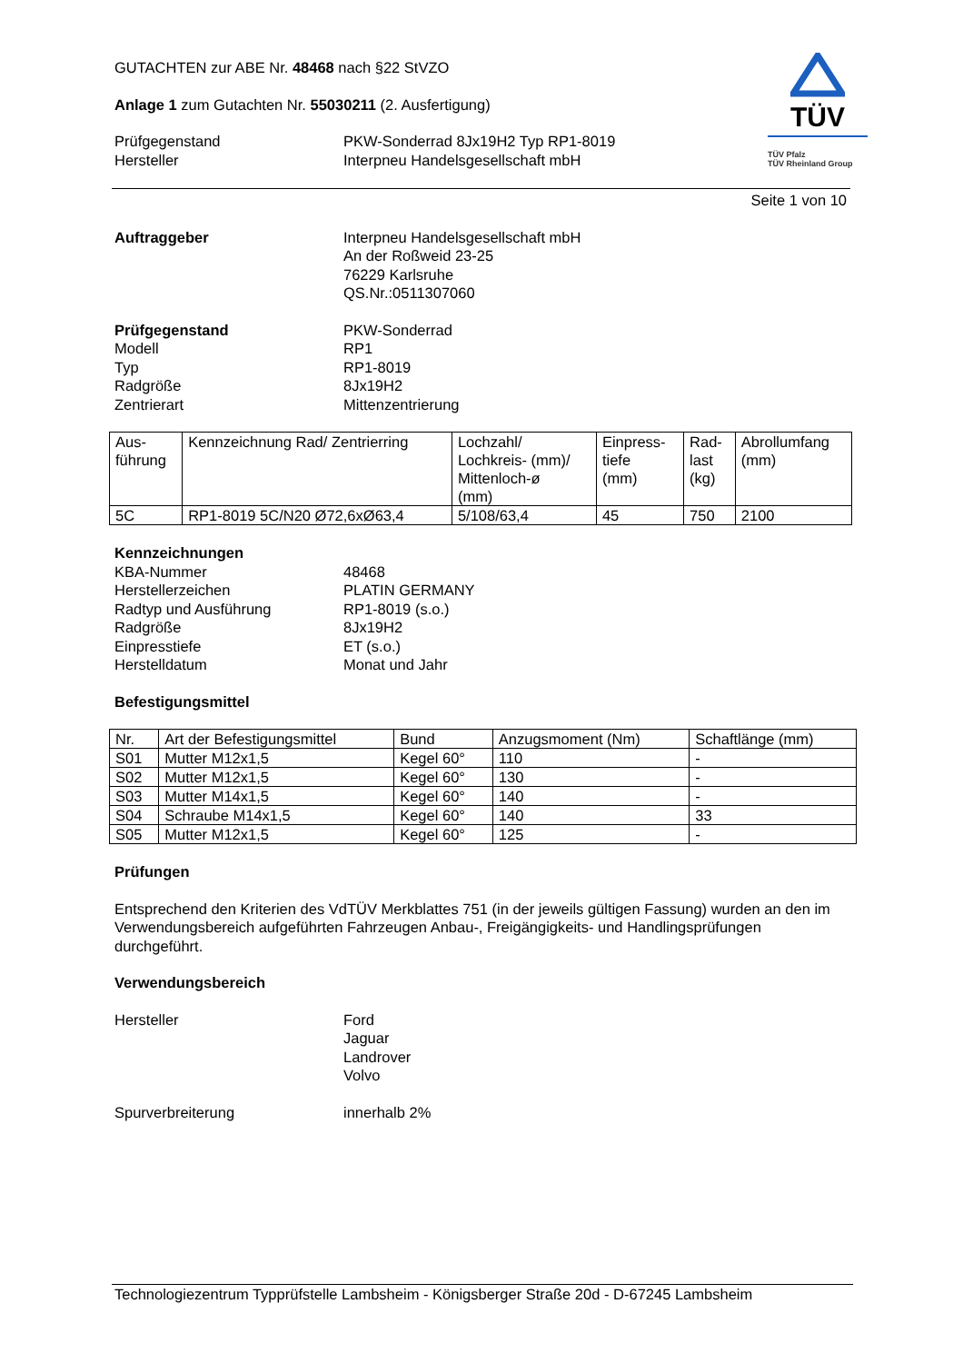TÜV
TÜV Pfalz
TÜV Rheinland Group
GUTACHTEN zur ABE Nr. 48468 nach §22 StVZO
Anlage 1 zum Gutachten Nr. 55030211 (2. Ausfertigung)
Prüfgegenstand
Hersteller
PKW-Sonderrad 8Jx19H2 Typ RP1-8019
Interpneu Handelsgesellschaft mbH
Seite 1 von 10
Auftraggeber Interpneu Handelsgesellschaft mbH
An der Roßweid 23-25
76229 Karlsruhe
QS.Nr.:0511307060
Prüfgegenstand
Modell
Typ
Radgröße
Zentrierart
PKW-Sonderrad
RP1
RP1-8019
8Jx19H2
Mittenzentrierung
| Aus- führung | Kennzeichnung Rad/ Zentrierring | Lochzahl/ Lochkreis- (mm)/ Mittenloch-ø (mm) | Einpress- tiefe (mm) | Rad- last (kg) | Abrollumfang (mm) |
| --- | --- | --- | --- | --- | --- |
| 5C | RP1-8019 5C/N20 Ø72,6xØ63,4 | 5/108/63,4 | 45 | 750 | 2100 |
Kennzeichnungen
KBA-Nummer
Herstellerzeichen
Radtyp und Ausführung
Radgröße
Einpresstiefe
Herstelldatum
48468
PLATIN GERMANY
RP1-8019 (s.o.)
8Jx19H2
ET (s.o.)
Monat und Jahr
Befestigungsmittel
| Nr. | Art der Befestigungsmittel | Bund | Anzugsmoment (Nm) | Schaftlänge (mm) |
| --- | --- | --- | --- | --- |
| S01 | Mutter M12x1,5 | Kegel 60° | 110 | - |
| S02 | Mutter M12x1,5 | Kegel 60° | 130 | - |
| S03 | Mutter M14x1,5 | Kegel 60° | 140 | - |
| S04 | Schraube M14x1,5 | Kegel 60° | 140 | 33 |
| S05 | Mutter M12x1,5 | Kegel 60° | 125 | - |
Prüfungen
Entsprechend den Kriterien des VdTÜV Merkblattes 751 (in der jeweils gültigen Fassung) wurden an den im Verwendungsbereich aufgeführten Fahrzeugen Anbau-, Freigängigkeits- und Handlingsprüfungen durchgeführt.
Verwendungsbereich
Hersteller Ford
Jaguar
Landrover
Volvo
Spurverbreiterung innerhalb 2%
Technologiezentrum Typprüfstelle Lambsheim - Königsberger Straße 20d - D-67245 Lambsheim